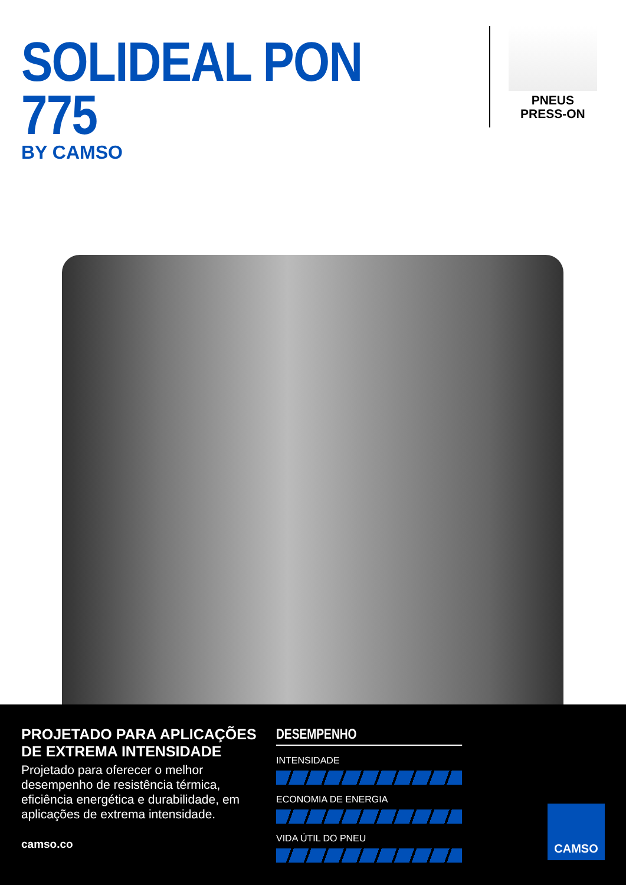SOLIDEAL PON 775
BY CAMSO
PNEUS
PRESS-ON
PROJETADO PARA APLICAÇÕES DE EXTREMA INTENSIDADE
Projetado para oferecer o melhor desempenho de resistência térmica, eficiência energética e durabilidade, em aplicações de extrema intensidade.
camso.co
DESEMPENHO
INTENSIDADE
ECONOMIA DE ENERGIA
VIDA ÚTIL DO PNEU
CAMSO